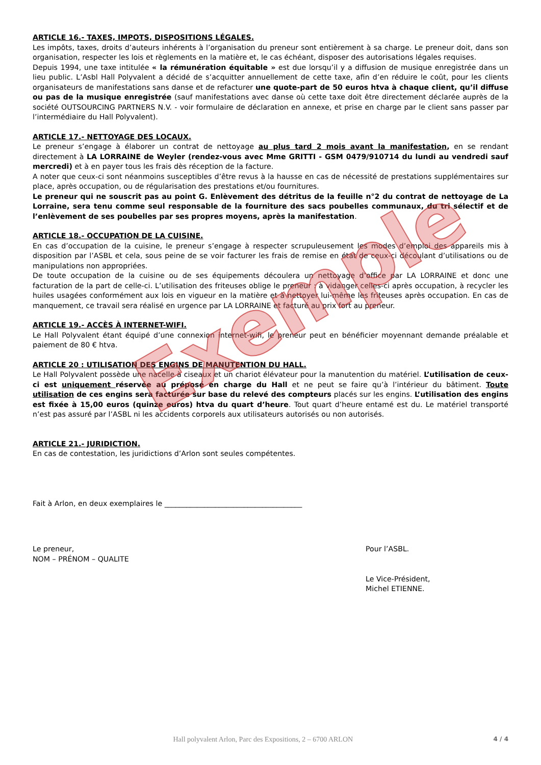ARTICLE 16.- TAXES, IMPOTS, DISPOSITIONS LÉGALES.
Les impôts, taxes, droits d’auteurs inhérents à l’organisation du preneur sont entièrement à sa charge. Le preneur doit, dans son organisation, respecter les lois et règlements en la matière et, le cas échéant, disposer des autorisations légales requises.
Depuis 1994, une taxe intitulée « la rémunération équitable » est due lorsqu’il y a diffusion de musique enregistrée dans un lieu public. L’Asbl Hall Polyvalent a décidé de s’acquitter annuellement de cette taxe, afin d’en réduire le coût, pour les clients organisateurs de manifestations sans danse et de refacturer une quote-part de 50 euros htva à chaque client, qu’il diffuse ou pas de la musique enregistrée (sauf manifestations avec danse où cette taxe doit être directement déclarée auprès de la société OUTSOURCING PARTNERS N.V. - voir formulaire de déclaration en annexe, et prise en charge par le client sans passer par l’intermédiaire du Hall Polyvalent).
ARTICLE 17.- NETTOYAGE DES LOCAUX.
Le preneur s’engage à élaborer un contrat de nettoyage au plus tard 2 mois avant la manifestation, en se rendant directement à LA LORRAINE de Weyler (rendez-vous avec Mme GRITTI - GSM 0479/910714 du lundi au vendredi sauf mercredi) et à en payer tous les frais dès réception de la facture.
A noter que ceux-ci sont néanmoins susceptibles d’être revus à la hausse en cas de nécessité de prestations supplémentaires sur place, après occupation, ou de régularisation des prestations et/ou fournitures.
Le preneur qui ne souscrit pas au point G. Enlèvement des détritus de la feuille n°2 du contrat de nettoyage de La Lorraine, sera tenu comme seul responsable de la fourniture des sacs poubelles communaux, du tri sélectif et de l’enlèvement de ses poubelles par ses propres moyens, après la manifestation.
ARTICLE 18.- OCCUPATION DE LA CUISINE.
En cas d’occupation de la cuisine, le preneur s’engage à respecter scrupuleusement les modes d’emploi des appareils mis à disposition par l’ASBL et cela, sous peine de se voir facturer les frais de remise en état de ceux-ci découlant d’utilisations ou de manipulations non appropriées.
De toute occupation de la cuisine ou de ses équipements découlera un nettoyage d’office par LA LORRAINE et donc une facturation de la part de celle-ci. L’utilisation des friteuses oblige le preneur : à vidanger celles-ci après occupation, à recycler les huiles usagées conformément aux lois en vigueur en la matière et à nettoyer lui-même les friteuses après occupation. En cas de manquement, ce travail sera réalisé en urgence par LA LORRAINE et facturé au prix fort au preneur.
ARTICLE 19.- ACCÈS À INTERNET-WIFI.
Le Hall Polyvalent étant équipé d’une connexion internet-wifi, le preneur peut en bénéficier moyennant demande préalable et paiement de 80 € htva.
ARTICLE 20 : UTILISATION DES ENGINS DE MANUTENTION DU HALL.
Le Hall Polyvalent possède une nacelle à ciseaux et un chariot élévateur pour la manutention du matériel. L’utilisation de ceux-ci est uniquement réservée au préposé en charge du Hall et ne peut se faire qu’à l’intérieur du bâtiment. Toute utilisation de ces engins sera facturée sur base du relevé des compteurs placés sur les engins. L’utilisation des engins est fixée à 15,00 euros (quinze euros) htva du quart d’heure. Tout quart d’heure entamé est du. Le matériel transporté n’est pas assuré par l’ASBL ni les accidents corporels aux utilisateurs autorisés ou non autorisés.
ARTICLE 21.- JURIDICTION.
En cas de contestation, les juridictions d’Arlon sont seules compétentes.
Fait à Arlon, en deux exemplaires le ______________________________________
Le preneur,
NOM – PRÉNOM – QUALITE
Pour l’ASBL.
Le Vice-Président,
Michel ETIENNE.
Exemple
Hall polyvalent Arlon, Parc des Expositions, 2 – 6700 ARLON 4 / 4